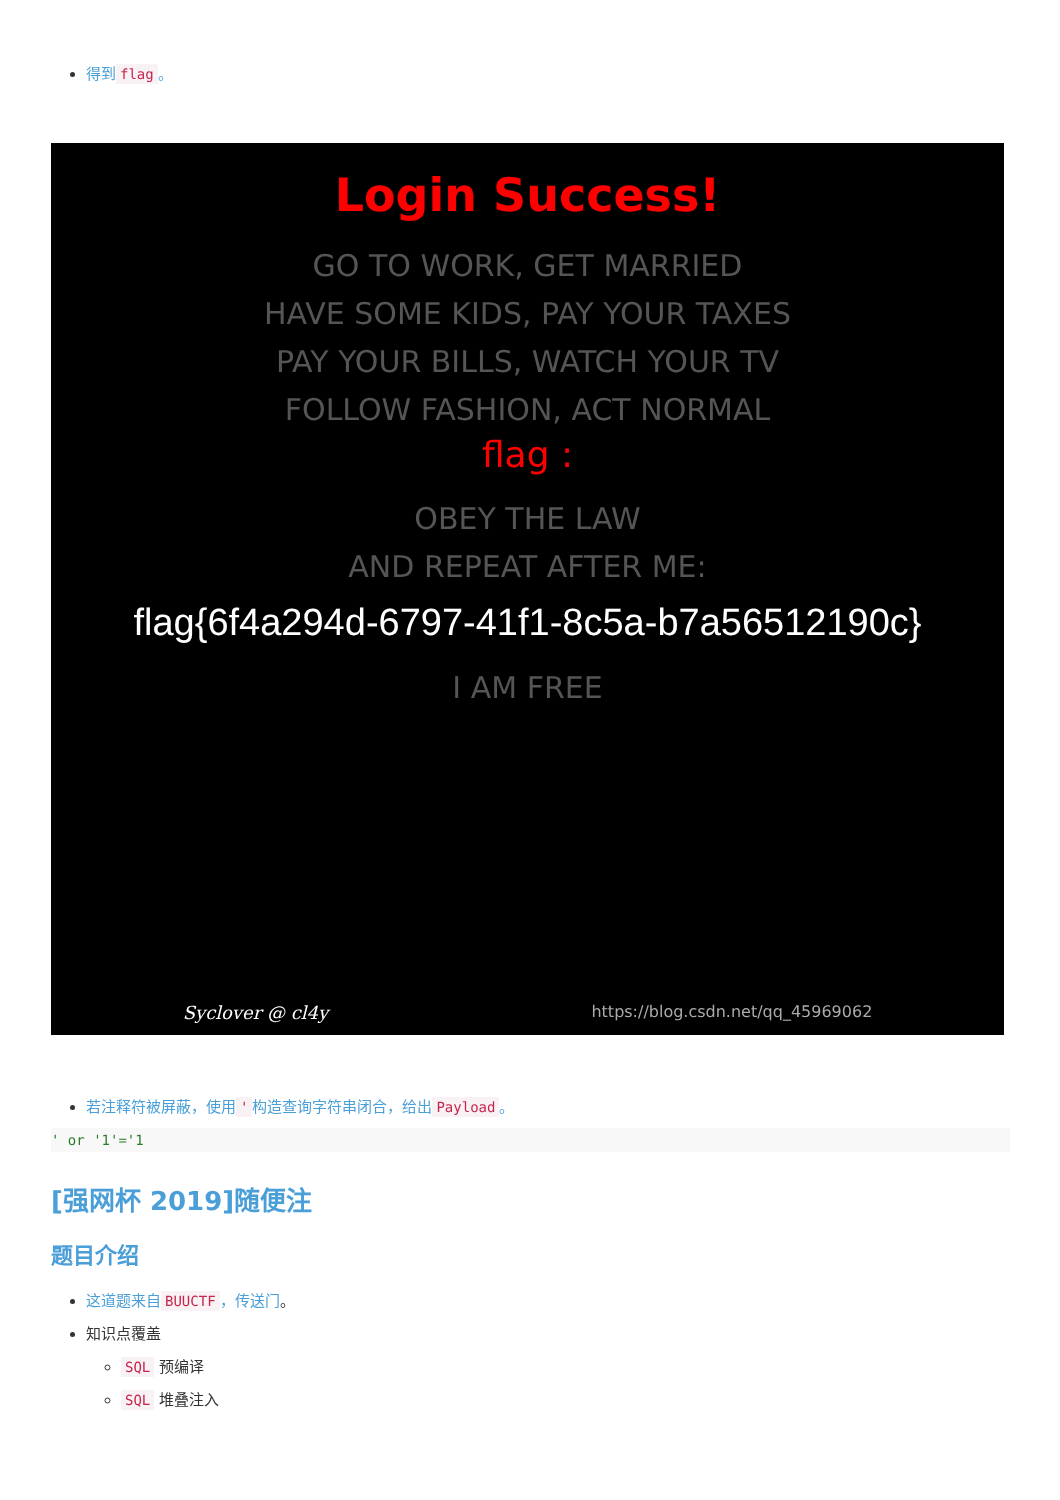得到 flag 。
Login Success!
GO TO WORK, GET MARRIED
HAVE SOME KIDS, PAY YOUR TAXES
PAY YOUR BILLS, WATCH YOUR TV
FOLLOW FASHION, ACT NORMAL
flag :
OBEY THE LAW
AND REPEAT AFTER ME:
flag{6f4a294d-6797-41f1-8c5a-b7a56512190c}
I AM FREE
Syclover @ cl4y https://blog.csdn.net/qq_45969062
若注释符被屏蔽，使用 ' 构造查询字符串闭合，给出 Payload 。
' or '1'='1
[强网杯 2019]随便注
题目介绍
这道题来自 BUUCTF ，传送门。
知识点覆盖
SQL 预编译
SQL 堆叠注入